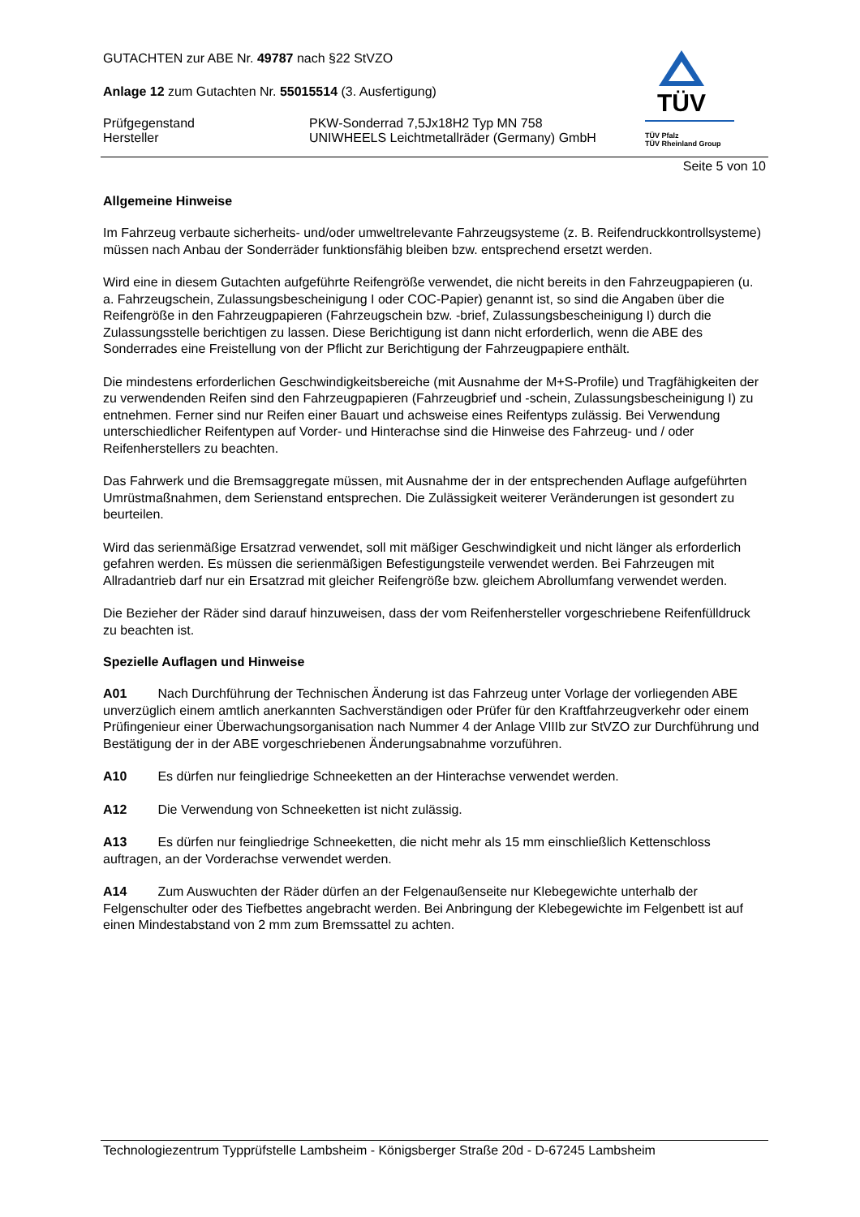TÜV
TÜV Pfalz
TÜV Rheinland Group
GUTACHTEN zur ABE Nr. 49787 nach §22 StVZO
Anlage 12 zum Gutachten Nr. 55015514 (3. Ausfertigung)
Prüfgegenstand
Hersteller
PKW-Sonderrad 7,5Jx18H2 Typ MN 758
UNIWHEELS Leichtmetallräder (Germany) GmbH
Seite 5 von 10
Allgemeine Hinweise
Im Fahrzeug verbaute sicherheits- und/oder umweltrelevante Fahrzeugsysteme (z. B. Reifendruckkontrollsysteme) müssen nach Anbau der Sonderräder funktionsfähig bleiben bzw. entsprechend ersetzt werden.
Wird eine in diesem Gutachten aufgeführte Reifengröße verwendet, die nicht bereits in den Fahrzeugpapieren (u. a. Fahrzeugschein, Zulassungsbescheinigung I oder COC-Papier) genannt ist, so sind die Angaben über die Reifengröße in den Fahrzeugpapieren (Fahrzeugschein bzw. -brief, Zulassungsbescheinigung I) durch die Zulassungsstelle berichtigen zu lassen. Diese Berichtigung ist dann nicht erforderlich, wenn die ABE des Sonderrades eine Freistellung von der Pflicht zur Berichtigung der Fahrzeugpapiere enthält.
Die mindestens erforderlichen Geschwindigkeitsbereiche (mit Ausnahme der M+S-Profile) und Tragfähigkeiten der zu verwendenden Reifen sind den Fahrzeugpapieren (Fahrzeugbrief und -schein, Zulassungsbescheinigung I) zu entnehmen. Ferner sind nur Reifen einer Bauart und achsweise eines Reifentyps zulässig. Bei Verwendung unterschiedlicher Reifentypen auf Vorder- und Hinterachse sind die Hinweise des Fahrzeug- und / oder Reifenherstellers zu beachten.
Das Fahrwerk und die Bremsaggregate müssen, mit Ausnahme der in der entsprechenden Auflage aufgeführten Umrüstmaßnahmen, dem Serienstand entsprechen. Die Zulässigkeit weiterer Veränderungen ist gesondert zu beurteilen.
Wird das serienmäßige Ersatzrad verwendet, soll mit mäßiger Geschwindigkeit und nicht länger als erforderlich gefahren werden. Es müssen die serienmäßigen Befestigungsteile verwendet werden. Bei Fahrzeugen mit Allradantrieb darf nur ein Ersatzrad mit gleicher Reifengröße bzw. gleichem Abrollumfang verwendet werden.
Die Bezieher der Räder sind darauf hinzuweisen, dass der vom Reifenhersteller vorgeschriebene Reifenfülldruck zu beachten ist.
Spezielle Auflagen und Hinweise
A01 Nach Durchführung der Technischen Änderung ist das Fahrzeug unter Vorlage der vorliegenden ABE unverzüglich einem amtlich anerkannten Sachverständigen oder Prüfer für den Kraftfahrzeugverkehr oder einem Prüfingenieur einer Überwachungsorganisation nach Nummer 4 der Anlage VIIIb zur StVZO zur Durchführung und Bestätigung der in der ABE vorgeschriebenen Änderungsabnahme vorzuführen.
A10 Es dürfen nur feingliedrige Schneeketten an der Hinterachse verwendet werden.
A12 Die Verwendung von Schneeketten ist nicht zulässig.
A13 Es dürfen nur feingliedrige Schneeketten, die nicht mehr als 15 mm einschließlich Kettenschloss auftragen, an der Vorderachse verwendet werden.
A14 Zum Auswuchten der Räder dürfen an der Felgenaußenseite nur Klebegewichte unterhalb der Felgenschulter oder des Tiefbettes angebracht werden. Bei Anbringung der Klebegewichte im Felgenbett ist auf einen Mindestabstand von 2 mm zum Bremssattel zu achten.
Technologiezentrum Typprüfstelle Lambsheim - Königsberger Straße 20d - D-67245 Lambsheim